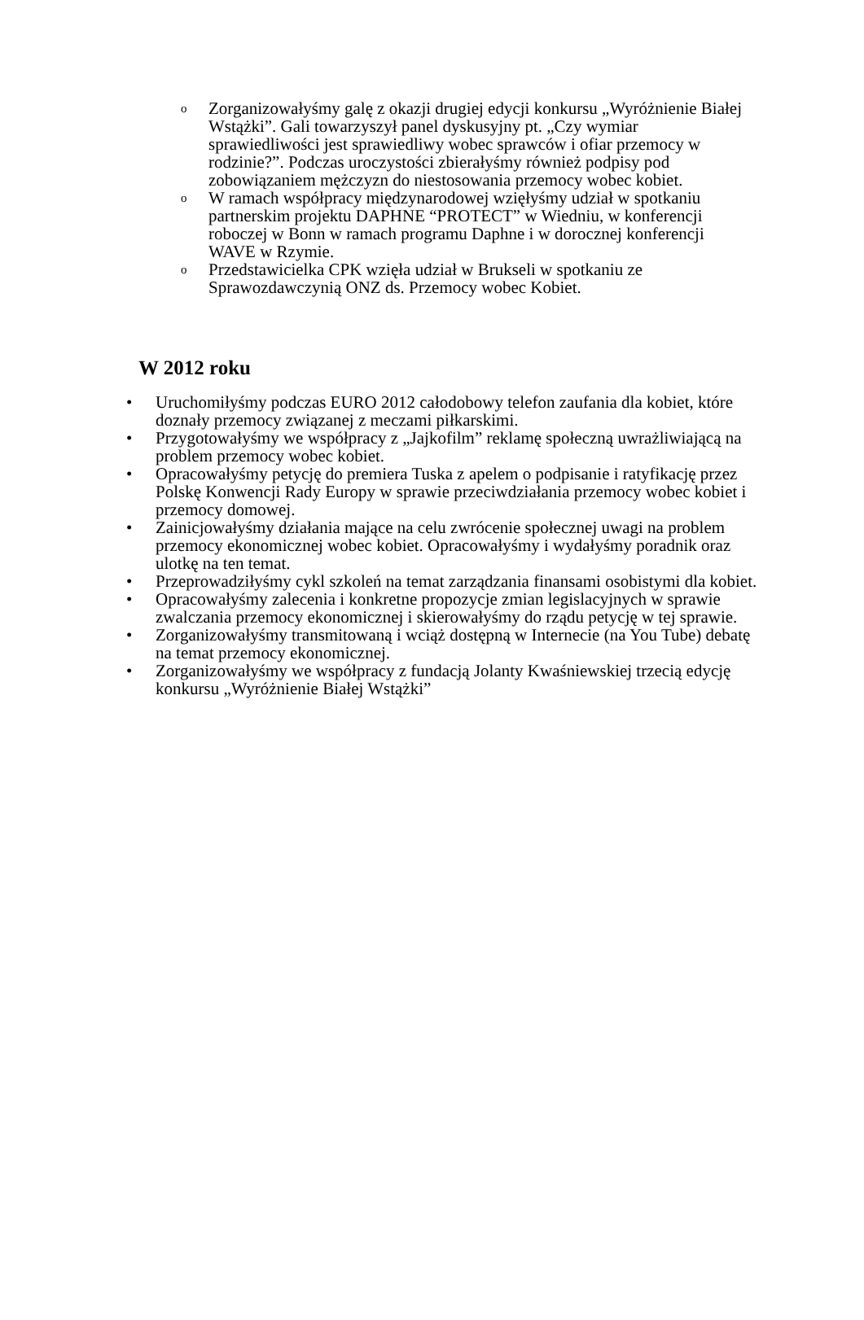o
Zorganizowałyśmy galę z okazji drugiej edycji konkursu „Wyróżnienie Białej Wstążki”. Gali towarzyszył panel dyskusyjny pt. „Czy wymiar sprawiedliwości jest sprawiedliwy wobec sprawców i ofiar przemocy w rodzinie?”. Podczas uroczystości zbierałyśmy również podpisy pod zobowiązaniem mężczyzn do niestosowania przemocy wobec kobiet.
o
W ramach współpracy międzynarodowej wzięłyśmy udział w spotkaniu partnerskim projektu DAPHNE “PROTECT” w Wiedniu, w konferencji roboczej w Bonn w ramach programu Daphne i w dorocznej konferencji WAVE w Rzymie.
o
Przedstawicielka CPK wzięła udział w Brukseli w spotkaniu ze Sprawozdawczynią ONZ ds. Przemocy wobec Kobiet.
W 2012 roku
• Uruchomiłyśmy podczas EURO 2012 całodobowy telefon zaufania dla kobiet, które doznały przemocy związanej z meczami piłkarskimi.
• Przygotowałyśmy we współpracy z „Jajkofilm” reklamę społeczną uwrażliwiającą na problem przemocy wobec kobiet.
• Opracowałyśmy petycję do premiera Tuska z apelem o podpisanie i ratyfikację przez Polskę Konwencji Rady Europy w sprawie przeciwdziałania przemocy wobec kobiet i przemocy domowej.
• Zainicjowałyśmy działania mające na celu zwrócenie społecznej uwagi na problem przemocy ekonomicznej wobec kobiet. Opracowałyśmy i wydałyśmy poradnik oraz ulotkę na ten temat.
• Przeprowadziłyśmy cykl szkoleń na temat zarządzania finansami osobistymi dla kobiet.
• Opracowałyśmy zalecenia i konkretne propozycje zmian legislacyjnych w sprawie zwalczania przemocy ekonomicznej i skierowałyśmy do rządu petycję w tej sprawie.
• Zorganizowałyśmy transmitowaną i wciąż dostępną w Internecie (na You Tube) debatę na temat przemocy ekonomicznej.
• Zorganizowałyśmy we współpracy z fundacją Jolanty Kwaśniewskiej trzecią edycję konkursu „Wyróżnienie Białej Wstążki”